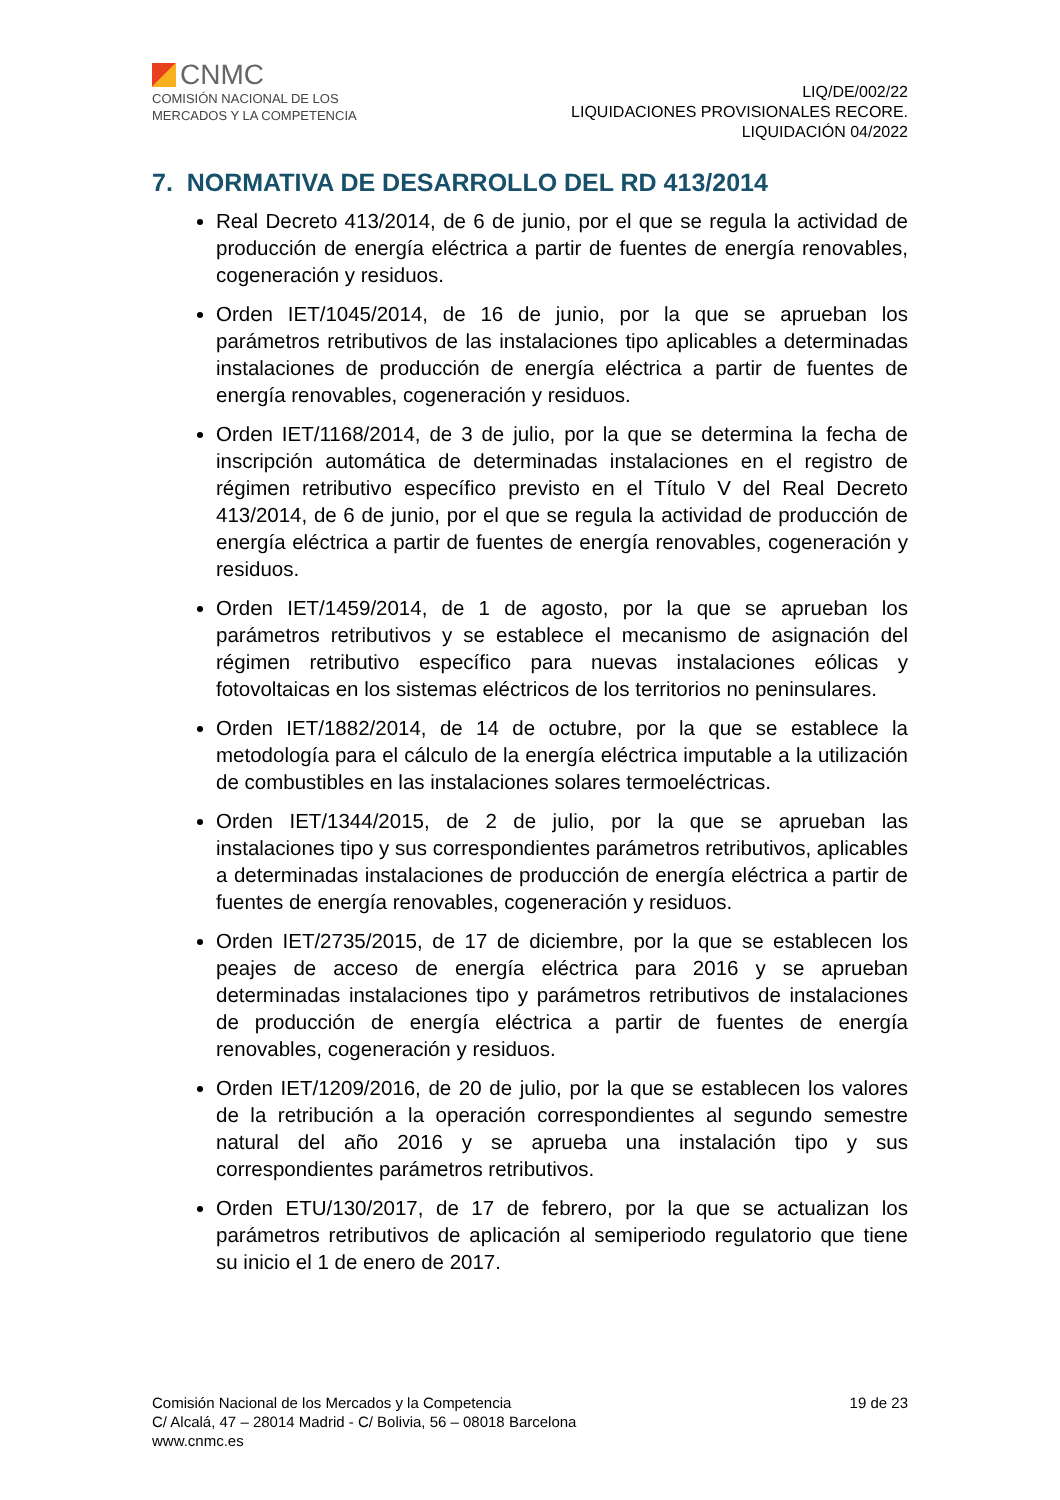CNMC
COMISIÓN NACIONAL DE LOS
MERCADOS Y LA COMPETENCIA
LIQ/DE/002/22
LIQUIDACIONES PROVISIONALES RECORE.
LIQUIDACIÓN 04/2022
7. NORMATIVA DE DESARROLLO DEL RD 413/2014
Real Decreto 413/2014, de 6 de junio, por el que se regula la actividad de producción de energía eléctrica a partir de fuentes de energía renovables, cogeneración y residuos.
Orden IET/1045/2014, de 16 de junio, por la que se aprueban los parámetros retributivos de las instalaciones tipo aplicables a determinadas instalaciones de producción de energía eléctrica a partir de fuentes de energía renovables, cogeneración y residuos.
Orden IET/1168/2014, de 3 de julio, por la que se determina la fecha de inscripción automática de determinadas instalaciones en el registro de régimen retributivo específico previsto en el Título V del Real Decreto 413/2014, de 6 de junio, por el que se regula la actividad de producción de energía eléctrica a partir de fuentes de energía renovables, cogeneración y residuos.
Orden IET/1459/2014, de 1 de agosto, por la que se aprueban los parámetros retributivos y se establece el mecanismo de asignación del régimen retributivo específico para nuevas instalaciones eólicas y fotovoltaicas en los sistemas eléctricos de los territorios no peninsulares.
Orden IET/1882/2014, de 14 de octubre, por la que se establece la metodología para el cálculo de la energía eléctrica imputable a la utilización de combustibles en las instalaciones solares termoeléctricas.
Orden IET/1344/2015, de 2 de julio, por la que se aprueban las instalaciones tipo y sus correspondientes parámetros retributivos, aplicables a determinadas instalaciones de producción de energía eléctrica a partir de fuentes de energía renovables, cogeneración y residuos.
Orden IET/2735/2015, de 17 de diciembre, por la que se establecen los peajes de acceso de energía eléctrica para 2016 y se aprueban determinadas instalaciones tipo y parámetros retributivos de instalaciones de producción de energía eléctrica a partir de fuentes de energía renovables, cogeneración y residuos.
Orden IET/1209/2016, de 20 de julio, por la que se establecen los valores de la retribución a la operación correspondientes al segundo semestre natural del año 2016 y se aprueba una instalación tipo y sus correspondientes parámetros retributivos.
Orden ETU/130/2017, de 17 de febrero, por la que se actualizan los parámetros retributivos de aplicación al semiperiodo regulatorio que tiene su inicio el 1 de enero de 2017.
Comisión Nacional de los Mercados y la Competencia
C/ Alcalá, 47 – 28014 Madrid - C/ Bolivia, 56 – 08018 Barcelona
www.cnmc.es
19 de 23